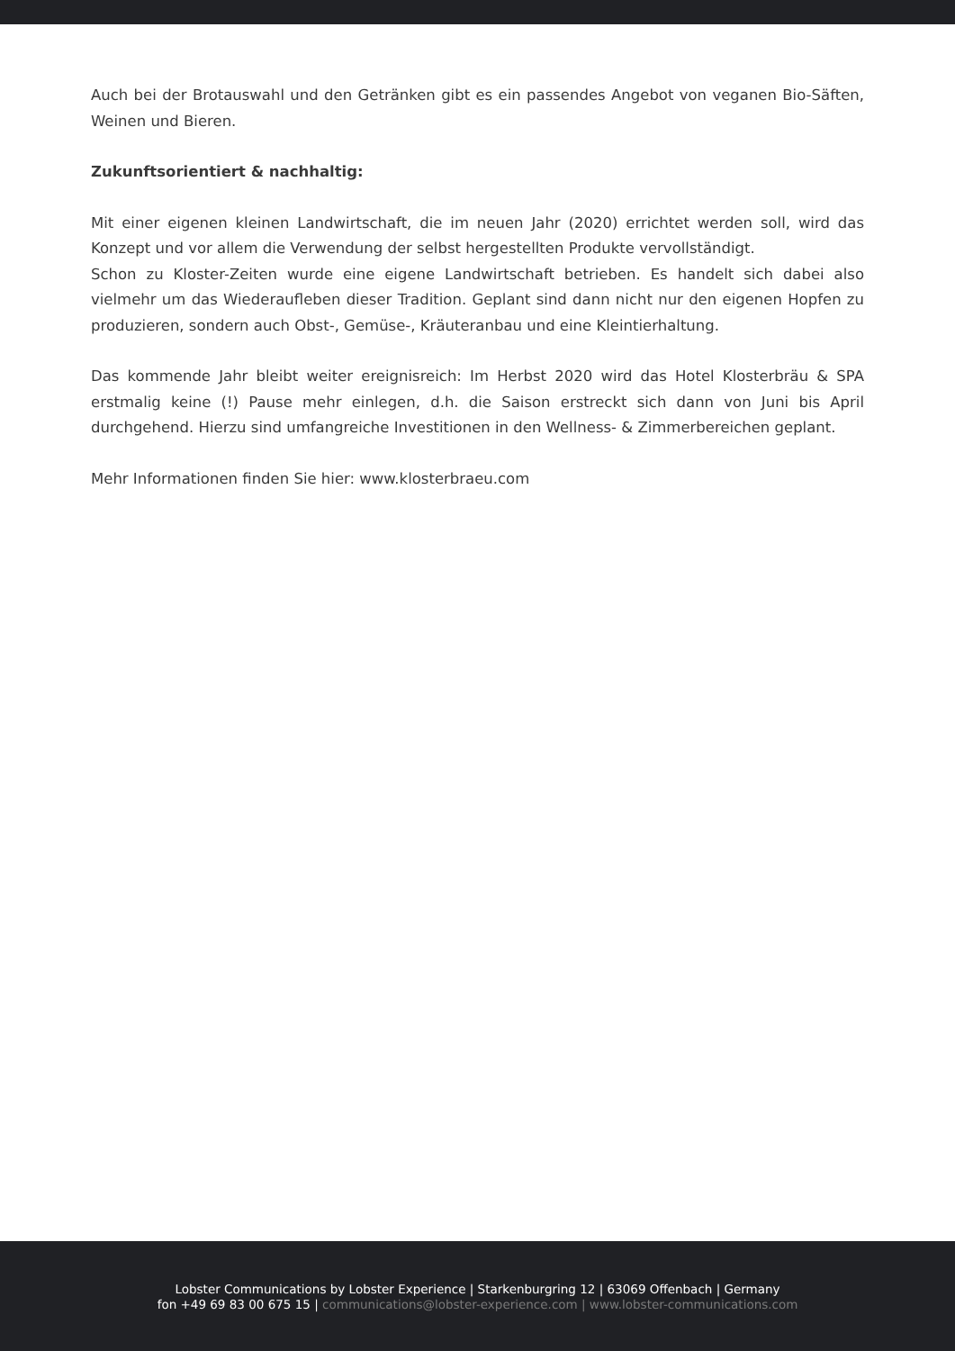Auch bei der Brotauswahl und den Getränken gibt es ein passendes Angebot von veganen Bio-Säften, Weinen und Bieren.
Zukunftsorientiert & nachhaltig:
Mit einer eigenen kleinen Landwirtschaft, die im neuen Jahr (2020) errichtet werden soll, wird das Konzept und vor allem die Verwendung der selbst hergestellten Produkte vervollständigt.
Schon zu Kloster-Zeiten wurde eine eigene Landwirtschaft betrieben. Es handelt sich dabei also vielmehr um das Wiederaufleben dieser Tradition. Geplant sind dann nicht nur den eigenen Hopfen zu produzieren, sondern auch Obst-, Gemüse-, Kräuteranbau und eine Kleintierhaltung.
Das kommende Jahr bleibt weiter ereignisreich: Im Herbst 2020 wird das Hotel Klosterbräu & SPA erstmalig keine (!) Pause mehr einlegen, d.h. die Saison erstreckt sich dann von Juni bis April durchgehend. Hierzu sind umfangreiche Investitionen in den Wellness- & Zimmerbereichen geplant.
Mehr Informationen finden Sie hier: www.klosterbraeu.com
Lobster Communications by Lobster Experience | Starkenburgring 12 | 63069 Offenbach | Germany
fon +49 69 83 00 675 15 | communications@lobster-experience.com | www.lobster-communications.com